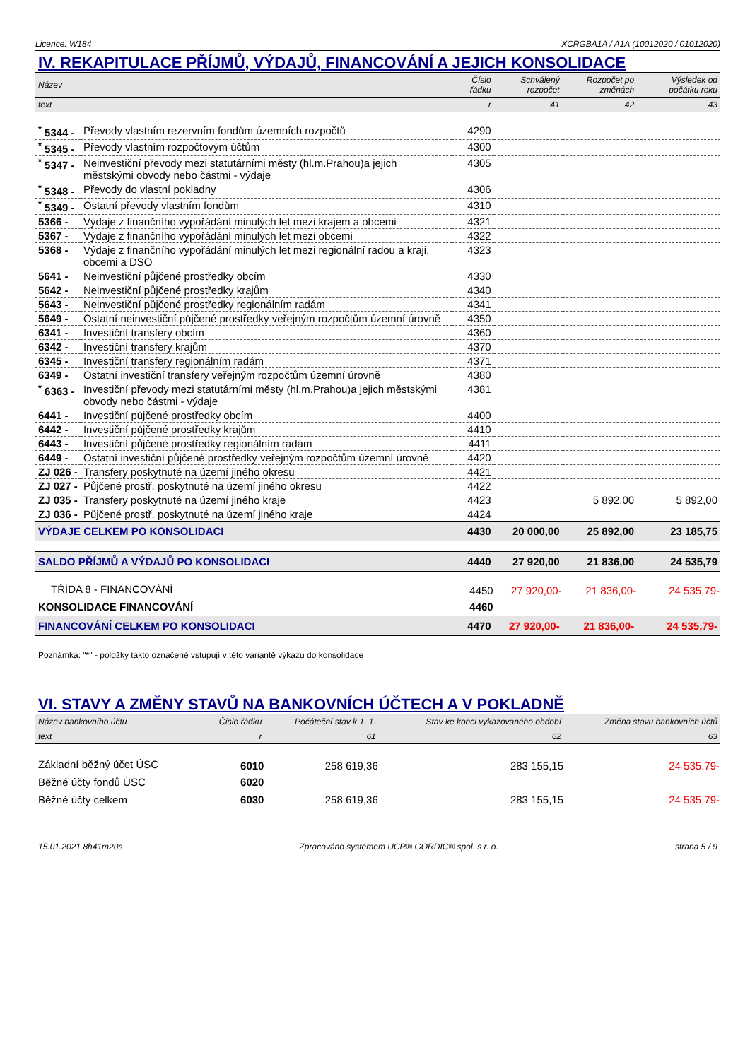Licence: W184 XCRGBA1A / A1A (10012020 / 01012020)
IV. REKAPITULACE PŘÍJMŮ, VÝDAJŮ, FINANCOVÁNÍ A JEJICH KONSOLIDACE
| Název | | Číslo řádku | Schválený rozpočet | Rozpočet po změnách | Výsledek od počátku roku |
| text | | r | 41 | 42 | 43 |
| <sup>*</sup> 5344 - | Převody vlastním rezervním fondům územních rozpočtů | 4290 | | | |
| <sup>*</sup> 5345 - | Převody vlastním rozpočtovým účtům | 4300 | | | |
| <sup>*</sup> 5347 - | Neinvestiční převody mezi statutárními městy (hl.m.Prahou)a jejich městskými obvody nebo částmi - výdaje | 4305 | | | |
| <sup>*</sup> 5348 - | Převody do vlastní pokladny | 4306 | | | |
| <sup>*</sup> 5349 - | Ostatní převody vlastním fondům | 4310 | | | |
| 5366 - | Výdaje z finančního vypořádání minulých let mezi krajem a obcemi | 4321 | | | |
| 5367 - | Výdaje z finančního vypořádání minulých let mezi obcemi | 4322 | | | |
| 5368 - | Výdaje z finančního vypořádání minulých let mezi regionální radou a kraji, obcemi a DSO | 4323 | | | |
| 5641 - | Neinvestiční půjčené prostředky obcím | 4330 | | | |
| 5642 - | Neinvestiční půjčené prostředky krajům | 4340 | | | |
| 5643 - | Neinvestiční půjčené prostředky regionálním radám | 4341 | | | |
| 5649 - | Ostatní neinvestiční půjčené prostředky veřejným rozpočtům územní úrovně | 4350 | | | |
| 6341 - | Investiční transfery obcím | 4360 | | | |
| 6342 - | Investiční transfery krajům | 4370 | | | |
| 6345 - | Investiční transfery regionálním radám | 4371 | | | |
| 6349 - | Ostatní investiční transfery veřejným rozpočtům územní úrovně | 4380 | | | |
| <sup>*</sup> 6363 - | Investiční převody mezi statutárními městy (hl.m.Prahou)a jejich městskými obvody nebo částmi - výdaje | 4381 | | | |
| 6441 - | Investiční půjčené prostředky obcím | 4400 | | | |
| 6442 - | Investiční půjčené prostředky krajům | 4410 | | | |
| 6443 - | Investiční půjčené prostředky regionálním radám | 4411 | | | |
| 6449 - | Ostatní investiční půjčené prostředky veřejným rozpočtům územní úrovně | 4420 | | | |
| ZJ 026 - | Transfery poskytnuté na území jiného okresu | 4421 | | | |
| ZJ 027 - | Půjčené prostř. poskytnuté na území jiného okresu | 4422 | | | |
| ZJ 035 - | Transfery poskytnuté na území jiného kraje | 4423 | | 5 892,00 | 5 892,00 |
| ZJ 036 - | Půjčené prostř. poskytnuté na území jiného kraje | 4424 | | | |
| VÝDAJE CELKEM PO KONSOLIDACI | | 4430 | 20 000,00 | 25 892,00 | 23 185,75 |
| SALDO PŘÍJMŮ A VÝDAJŮ PO KONSOLIDACI | | 4440 | 27 920,00 | 21 836,00 | 24 535,79 |
| TŘÍDA 8 - FINANCOVÁNÍ | | 4450 | 27 920,00- | 21 836,00- | 24 535,79- |
| KONSOLIDACE FINANCOVÁNÍ | | 4460 | | | |
| FINANCOVÁNÍ CELKEM PO KONSOLIDACI | | 4470 | 27 920,00- | 21 836,00- | 24 535,79- |
Poznámka: "*" - položky takto označené vstupují v této variantě výkazu do konsolidace
VI. STAVY A ZMĚNY STAVŮ NA BANKOVNÍCH ÚČTECH A V POKLADNĚ
| Název bankovního účtu | Číslo řádku | Počáteční stav k 1. 1. | Stav ke konci vykazovaného období | Změna stavu bankovních účtů |
| text | r | 61 | 62 | 63 |
| Základní běžný účet ÚSC | 6010 | 258 619,36 | 283 155,15 | 24 535,79- |
| Běžné účty fondů ÚSC | 6020 | | | |
| Běžné účty celkem | 6030 | 258 619,36 | 283 155,15 | 24 535,79- |
15.01.2021 8h41m20s Zpracováno systémem UCR® GORDIC® spol. s r. o. strana 5 / 9